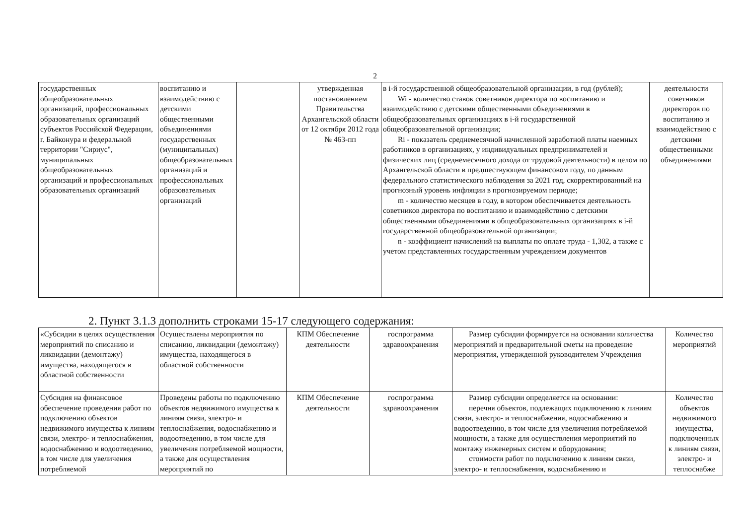2
| государственных общеобразовательных организаций, профессиональных образовательных организаций субъектов Российской Федерации, г. Байконура и федеральной территории "Сириус", муниципальных общеобразовательных организаций и профессиональных образовательных организаций | воспитанию и взаимодействию с детскими общественными объединениями государственных (муниципальных) общеобразовательных организаций и профессиональных образовательных организаций | | утвержденная постановлением Правительства Архангельской области от 12 октября 2012 года № 463-пп | в i-й государственной общеобразовательной организации, в год (рублей); Wi - количество ставок советников директора по воспитанию и взаимодействию с детскими общественными объединениями в общеобразовательных организациях в i-й государственной общеобразовательной организации; Ri - показатель среднемесячной начисленной заработной платы наемных работников в организациях, у индивидуальных предпринимателей и физических лиц (среднемесячного дохода от трудовой деятельности) в целом по Архангельской области в предшествующем финансовом году, по данным федерального статистического наблюдения за 2021 год, скорректированный на прогнозный уровень инфляции в прогнозируемом периоде; m - количество месяцев в году, в котором обеспечивается деятельность советников директора по воспитанию и взаимодействию с детскими общественными объединениями в общеобразовательных организациях в i-й государственной общеобразовательной организации; n - коэффициент начислений на выплаты по оплате труда - 1,302, а также с учетом представленных государственным учреждением документов | деятельности советников директоров по воспитанию и взаимодействию с детскими общественными объединениями |
2. Пункт 3.1.3 дополнить строками 15-17 следующего содержания:
| «Субсидии в целях осуществления мероприятий по списанию и ликвидации (демонтажу) имущества, находящегося в областной собственности | Осуществлены мероприятия по списанию, ликвидации (демонтажу) имущества, находящегося в областной собственности | КПМ Обеспечение деятельности | госпрограмма здравоохранения | Размер субсидии формируется на основании количества мероприятий и предварительной сметы на проведение мероприятия, утвержденной руководителем Учреждения | Количество мероприятий |
| Субсидия на финансовое обеспечение проведения работ по подключению объектов недвижимого имущества к линиям связи, электро- и теплоснабжения, водоснабжению и водоотведению, в том числе для увеличения потребляемой | Проведены работы по подключению объектов недвижимого имущества к линиям связи, электро- и теплоснабжения, водоснабжению и водоотведению, в том числе для увеличения потребляемой мощности, а также для осуществления мероприятий по | КПМ Обеспечение деятельности | госпрограмма здравоохранения | Размер субсидии определяется на основании: перечня объектов, подлежащих подключению к линиям связи, электро- и теплоснабжения, водоснабжению и водоотведению, в том числе для увеличения потребляемой мощности, а также для осуществления мероприятий по монтажу инженерных систем и оборудования; стоимости работ по подключению к линиям связи, электро- и теплоснабжения, водоснабжению и | Количество объектов недвижимого имущества, подключенных к линиям связи, электро- и теплоснабже |